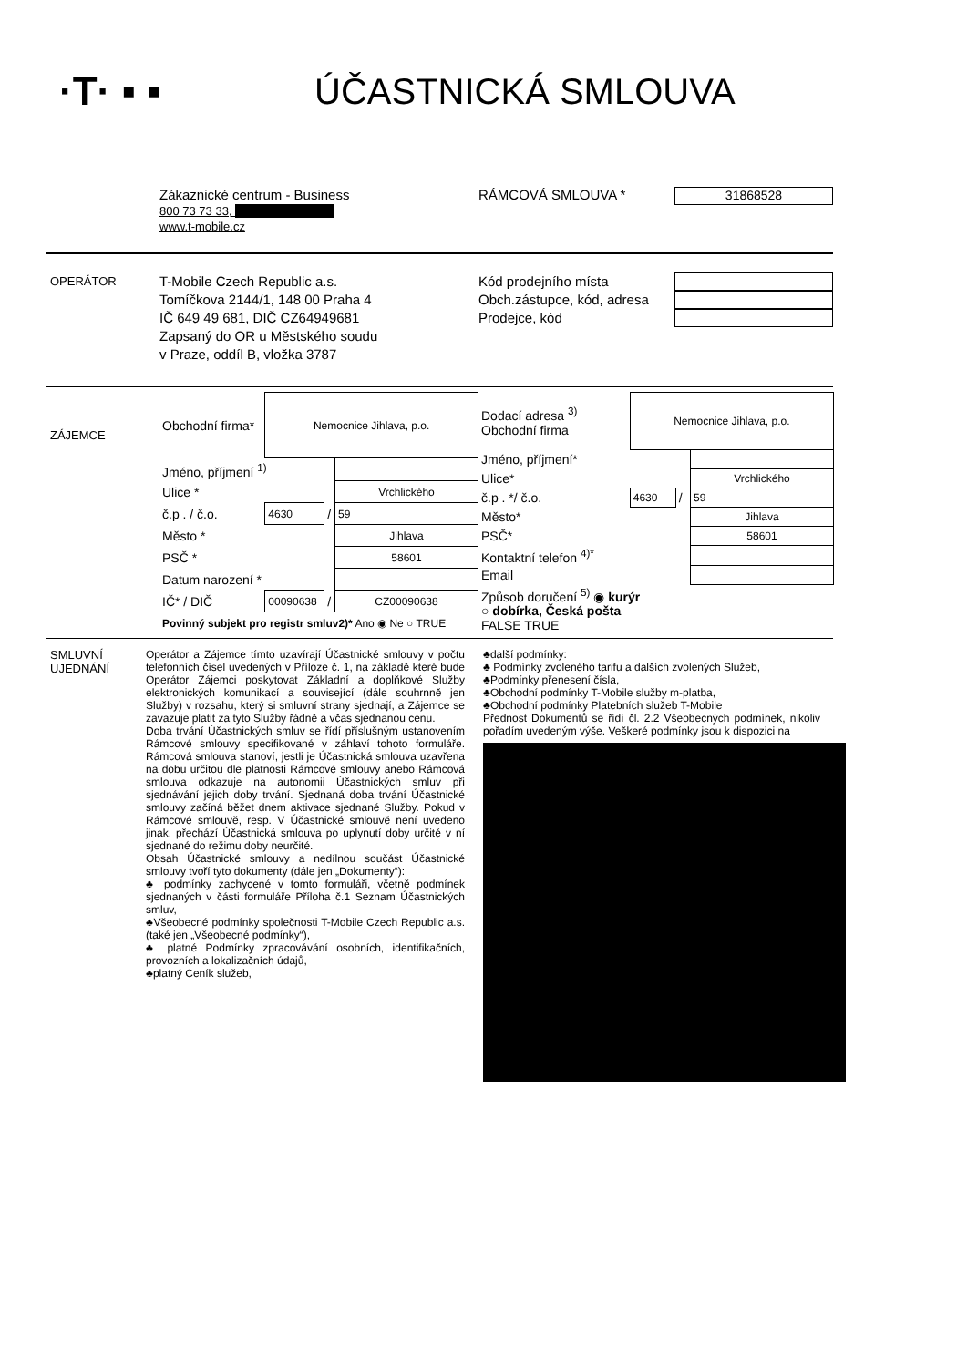·T· ▪ ▪ ÚČASTNICKÁ SMLOUVA
Zákaznické centrum - Business
800 73 73 33,
www.t-mobile.cz
RÁMCOVÁ SMLOUVA *
31868528
OPERÁTOR
T-Mobile Czech Republic a.s.
Tomíčkova 2144/1, 148 00 Praha 4
IČ 649 49 681, DIČ CZ64949681
Zapsaný do OR u Městského soudu
v Praze, oddíl B, vložka 3787
Kód prodejního místa
Obch.zástupce, kód, adresa
Prodejce, kód
ZÁJEMCE
| Obchodní firma* | Nemocnice Jihlava, p.o. | | |
| Jméno, příjmení <sup>1)</sup> | | | |
| Ulice * | | | Vrchlického |
| č.p . / č.o. | 4630 | / | 59 |
| Město * | | | Jihlava |
| PSČ * | | | 58601 |
| Datum narození * | | | |
| IČ* / DIČ | 00090638 | / | CZ00090638 |
| Povinný subjekt pro registr smluv2)* Ano ◉ Ne ○ TRUE | | | |
| Dodací adresa <sup>3)</sup> Obchodní firma | Nemocnice Jihlava, p.o. | | |
| Jméno, příjmení* | | | |
| Ulice* | | | Vrchlického |
| č.p . */ č.o. | 4630 | / | 59 |
| Město* | | | Jihlava |
| PSČ* | | | 58601 |
| Kontaktní telefon <sup>4)*</sup> | | | |
| Email | | | |
| Způsob doručení <sup>5)</sup> ◉ kurýr ○ dobírka, Česká pošta FALSE TRUE | | | |
SMLUVNÍ UJEDNÁNÍ
Operátor a Zájemce tímto uzavírají Účastnické smlouvy v počtu telefonních čísel uvedených v Příloze č. 1, na základě které bude Operátor Zájemci poskytovat Základní a doplňkové Služby elektronických komunikací a související (dále souhrnně jen Služby) v rozsahu, který si smluvní strany sjednají, a Zájemce se zavazuje platit za tyto Služby řádně a včas sjednanou cenu.
Doba trvání Účastnických smluv se řídí příslušným ustanovením Rámcové smlouvy specifikované v záhlaví tohoto formuláře. Rámcová smlouva stanoví, jestli je Účastnická smlouva uzavřena na dobu určitou dle platnosti Rámcové smlouvy anebo Rámcová smlouva odkazuje na autonomii Účastnických smluv při sjednávání jejich doby trvání. Sjednaná doba trvání Účastnické smlouvy začíná běžet dnem aktivace sjednané Služby. Pokud v Rámcové smlouvě, resp. V Účastnické smlouvě není uvedeno jinak, přechází Účastnická smlouva po uplynutí doby určité v ní sjednané do režimu doby neurčité.
Obsah Účastnické smlouvy a nedílnou součást Účastnické smlouvy tvoří tyto dokumenty (dále jen „Dokumenty“):
♣ podmínky zachycené v tomto formuláři, včetně podmínek sjednaných v části formuláře Příloha č.1 Seznam Účastnických smluv,
♣Všeobecné podmínky společnosti T-Mobile Czech Republic a.s. (také jen „Všeobecné podmínky“),
♣ platné Podmínky zpracovávání osobních, identifikačních, provozních a lokalizačních údajů,
♣platný Ceník služeb,
♣další podmínky:
♣ Podmínky zvoleného tarifu a dalších zvolených Služeb,
♣Podmínky přenesení čísla,
♣Obchodní podmínky T-Mobile služby m-platba,
♣Obchodní podmínky Platebních služeb T-Mobile
Přednost Dokumentů se řídí čl. 2.2 Všeobecných podmínek, nikoliv pořadím uvedeným výše. Veškeré podmínky jsou k dispozici na